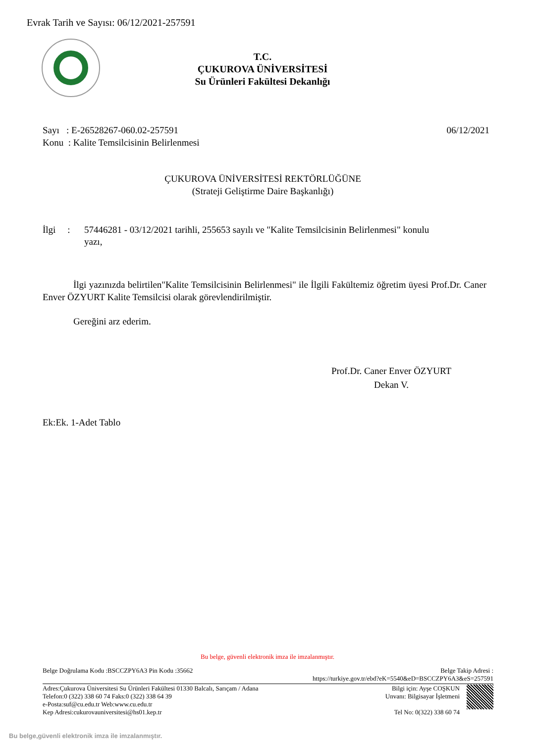Evrak Tarih ve Sayısı: 06/12/2021-257591
T.C.
ÇUKUROVA ÜNİVERSİTESİ
Su Ürünleri Fakültesi Dekanlığı
Sayı : E-26528267-060.02-257591 06/12/2021
Konu : Kalite Temsilcisinin Belirlenmesi
ÇUKUROVA ÜNİVERSİTESİ REKTÖRLÜĞÜNE
(Strateji Geliştirme Daire Başkanlığı)
İlgi : 57446281 - 03/12/2021 tarihli, 255653 sayılı ve "Kalite Temsilcisinin Belirlenmesi" konulu yazı,
İlgi yazınızda belirtilen"Kalite Temsilcisinin Belirlenmesi" ile İlgili Fakültemiz öğretim üyesi Prof.Dr. Caner Enver ÖZYURT Kalite Temsilcisi olarak görevlendirilmiştir.
Gereğini arz ederim.
Prof.Dr. Caner Enver ÖZYURT
Dekan V.
Ek:Ek. 1-Adet Tablo
Bu belge, güvenli elektronik imza ile imzalanmıştır.
Belge Doğrulama Kodu :BSCCZPY6A3 Pin Kodu :35662 Belge Takip Adresi :
https://turkiye.gov.tr/ebd?eK=5540&eD=BSCCZPY6A3&eS=257591
Adres:Çukurova Üniversitesi Su Ürünleri Fakültesi 01330 Balcalı, Sarıçam / Adana
Telefon:0 (322) 338 60 74 Faks:0 (322) 338 64 39
e-Posta:suf@cu.edu.tr Web:www.cu.edu.tr
Kep Adresi:cukurovauniversitesi@hs01.kep.tr
Bilgi için: Ayşe COŞKUN
Unvanı: Bilgisayar İşletmeni
Tel No: 0(322) 338 60 74
Bu belge,güvenli elektronik imza ile imzalanmıştır.